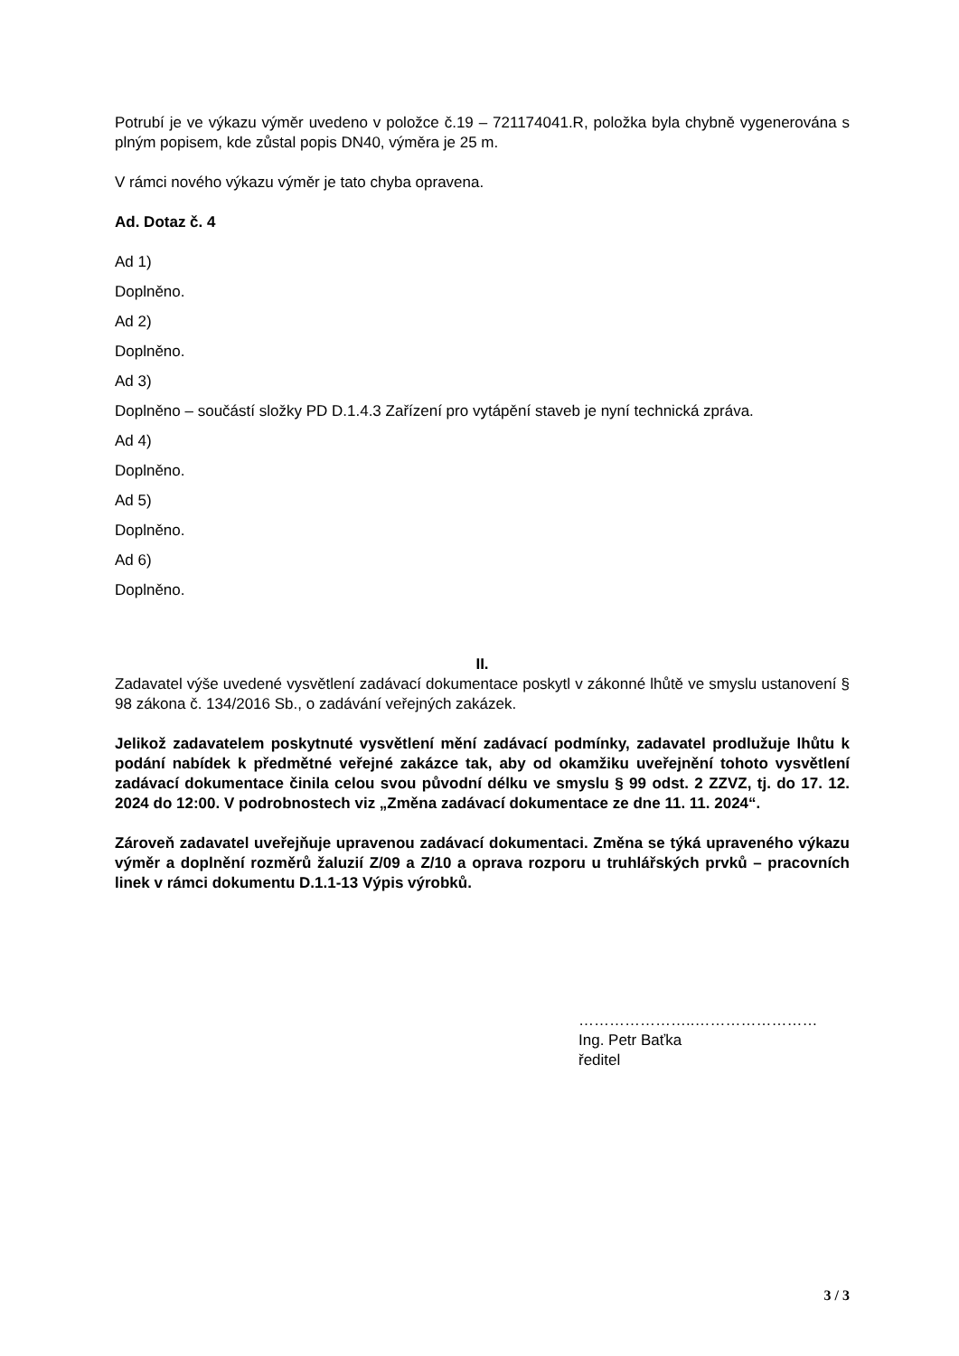Potrubí je ve výkazu výměr uvedeno v položce č.19 – 721174041.R, položka byla chybně vygenerována s plným popisem, kde zůstal popis DN40, výměra je 25 m.
V rámci nového výkazu výměr je tato chyba opravena.
Ad. Dotaz č. 4
Ad 1)
Doplněno.
Ad 2)
Doplněno.
Ad 3)
Doplněno – součástí složky PD D.1.4.3 Zařízení pro vytápění staveb je nyní technická zpráva.
Ad 4)
Doplněno.
Ad 5)
Doplněno.
Ad 6)
Doplněno.
II.
Zadavatel výše uvedené vysvětlení zadávací dokumentace poskytl v zákonné lhůtě ve smyslu ustanovení § 98 zákona č. 134/2016 Sb., o zadávání veřejných zakázek.
Jelikož zadavatelem poskytnuté vysvětlení mění zadávací podmínky, zadavatel prodlužuje lhůtu k podání nabídek k předmětné veřejné zakázce tak, aby od okamžiku uveřejnění tohoto vysvětlení zadávací dokumentace činila celou svou původní délku ve smyslu § 99 odst. 2 ZZVZ, tj. do 17. 12. 2024 do 12:00. V podrobnostech viz „Změna zadávací dokumentace ze dne 11. 11. 2024“.
Zároveň zadavatel uveřejňuje upravenou zadávací dokumentaci. Změna se týká upraveného výkazu výměr a doplnění rozměrů žaluzií Z/09 a Z/10 a oprava rozporu u truhlářských prvků – pracovních linek v rámci dokumentu D.1.1-13 Výpis výrobků.
…………………..……………………
Ing. Petr Baťka
ředitel
3 / 3